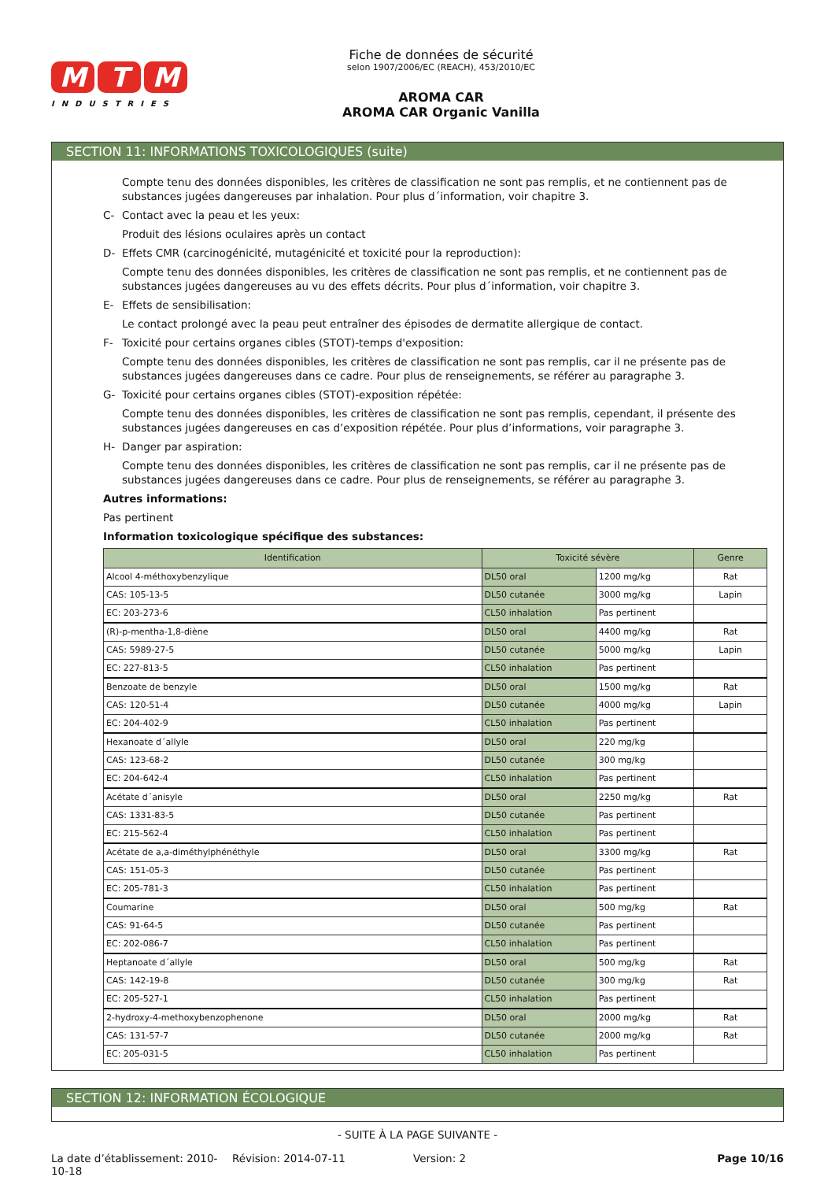M T M
INDUSTRIES
Fiche de données de sécurité
selon 1907/2006/EC (REACH), 453/2010/EC
AROMA CAR
AROMA CAR Organic Vanilla
SECTION 11: INFORMATIONS TOXICOLOGIQUES (suite)
Compte tenu des données disponibles, les critères de classification ne sont pas remplis, et ne contiennent pas de substances jugées dangereuses par inhalation. Pour plus d´information, voir chapitre 3.
C- Contact avec la peau et les yeux:
Produit des lésions oculaires après un contact
D- Effets CMR (carcinogénicité, mutagénicité et toxicité pour la reproduction):
Compte tenu des données disponibles, les critères de classification ne sont pas remplis, et ne contiennent pas de substances jugées dangereuses au vu des effets décrits. Pour plus d´information, voir chapitre 3.
E- Effets de sensibilisation:
Le contact prolongé avec la peau peut entraîner des épisodes de dermatite allergique de contact.
F- Toxicité pour certains organes cibles (STOT)-temps d'exposition:
Compte tenu des données disponibles, les critères de classification ne sont pas remplis, car il ne présente pas de substances jugées dangereuses dans ce cadre. Pour plus de renseignements, se référer au paragraphe 3.
G- Toxicité pour certains organes cibles (STOT)-exposition répétée:
Compte tenu des données disponibles, les critères de classification ne sont pas remplis, cependant, il présente des substances jugées dangereuses en cas d’exposition répétée. Pour plus d’informations, voir paragraphe 3.
H- Danger par aspiration:
Compte tenu des données disponibles, les critères de classification ne sont pas remplis, car il ne présente pas de substances jugées dangereuses dans ce cadre. Pour plus de renseignements, se référer au paragraphe 3.
Autres informations:
Pas pertinent
Information toxicologique spécifique des substances:
| Identification | Toxicité sévère | | Genre |
| --- | --- | --- | --- |
| Alcool 4-méthoxybenzylique | DL50 oral | 1200 mg/kg | Rat |
| CAS: 105-13-5 | DL50 cutanée | 3000 mg/kg | Lapin |
| EC: 203-273-6 | CL50 inhalation | Pas pertinent | |
| (R)-p-mentha-1,8-diène | DL50 oral | 4400 mg/kg | Rat |
| CAS: 5989-27-5 | DL50 cutanée | 5000 mg/kg | Lapin |
| EC: 227-813-5 | CL50 inhalation | Pas pertinent | |
| Benzoate de benzyle | DL50 oral | 1500 mg/kg | Rat |
| CAS: 120-51-4 | DL50 cutanée | 4000 mg/kg | Lapin |
| EC: 204-402-9 | CL50 inhalation | Pas pertinent | |
| Hexanoate d´allyle | DL50 oral | 220 mg/kg | |
| CAS: 123-68-2 | DL50 cutanée | 300 mg/kg | |
| EC: 204-642-4 | CL50 inhalation | Pas pertinent | |
| Acétate d´anisyle | DL50 oral | 2250 mg/kg | Rat |
| CAS: 1331-83-5 | DL50 cutanée | Pas pertinent | |
| EC: 215-562-4 | CL50 inhalation | Pas pertinent | |
| Acétate de a,a-diméthylphénéthyle | DL50 oral | 3300 mg/kg | Rat |
| CAS: 151-05-3 | DL50 cutanée | Pas pertinent | |
| EC: 205-781-3 | CL50 inhalation | Pas pertinent | |
| Coumarine | DL50 oral | 500 mg/kg | Rat |
| CAS: 91-64-5 | DL50 cutanée | Pas pertinent | |
| EC: 202-086-7 | CL50 inhalation | Pas pertinent | |
| Heptanoate d´allyle | DL50 oral | 500 mg/kg | Rat |
| CAS: 142-19-8 | DL50 cutanée | 300 mg/kg | Rat |
| EC: 205-527-1 | CL50 inhalation | Pas pertinent | |
| 2-hydroxy-4-methoxybenzophenone | DL50 oral | 2000 mg/kg | Rat |
| CAS: 131-57-7 | DL50 cutanée | 2000 mg/kg | Rat |
| EC: 205-031-5 | CL50 inhalation | Pas pertinent | |
SECTION 12: INFORMATION ÉCOLOGIQUE
- SUITE À LA PAGE SUIVANTE -
La date d’établissement: 2010-10-18
Révision: 2014-07-11 Version: 2 Page 10/16